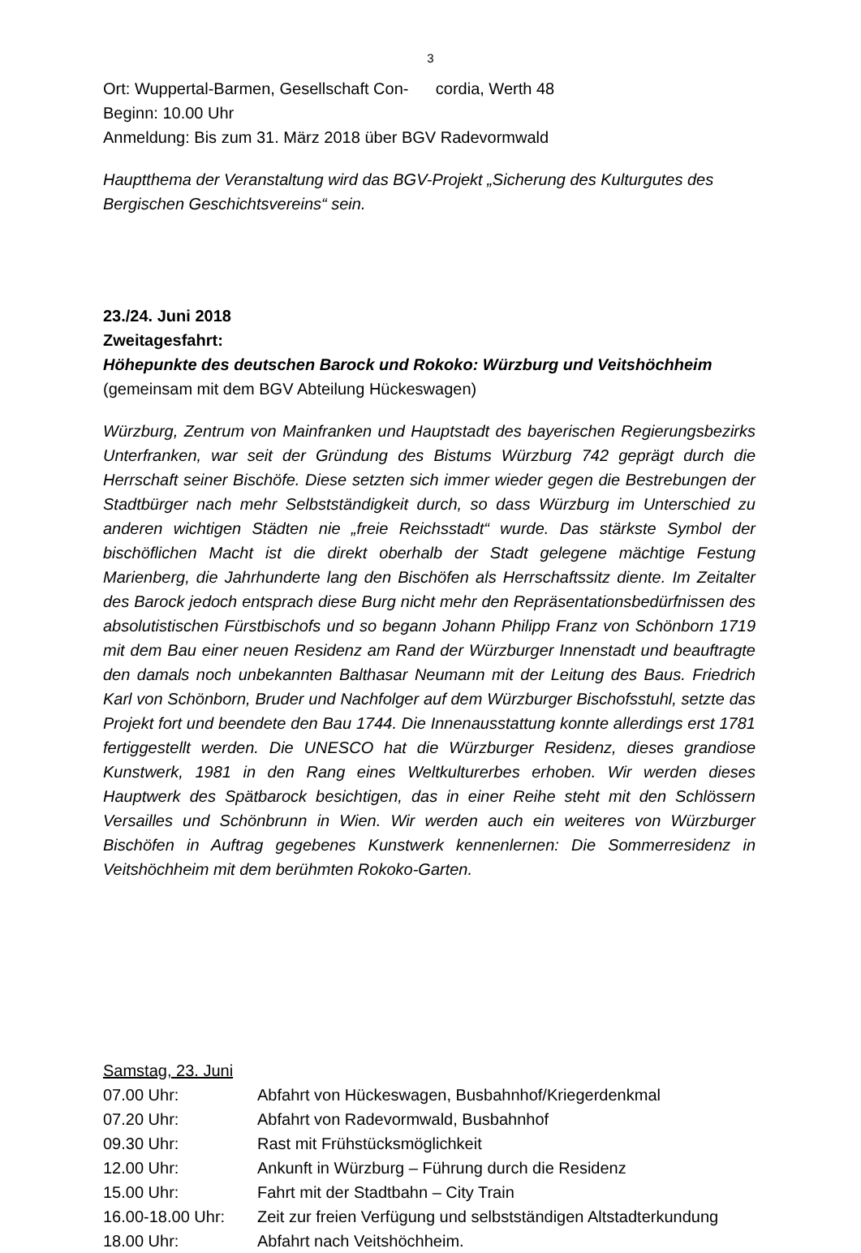3
Ort: Wuppertal-Barmen, Gesellschaft Con- cordia, Werth 48
Beginn: 10.00 Uhr
Anmeldung: Bis zum 31. März 2018 über BGV Radevormwald
Hauptthema der Veranstaltung wird das BGV-Projekt „Sicherung des Kulturgutes des Bergischen Geschichtsvereins“ sein.
23./24. Juni 2018
Zweitagesfahrt:
Höhepunkte des deutschen Barock und Rokoko: Würzburg und Veitshöchheim
(gemeinsam mit dem BGV Abteilung Hückeswagen)
Würzburg, Zentrum von Mainfranken und Hauptstadt des bayerischen Regierungsbezirks Unterfranken, war seit der Gründung des Bistums Würzburg 742 geprägt durch die Herrschaft seiner Bischöfe. Diese setzten sich immer wieder gegen die Bestrebungen der Stadtbürger nach mehr Selbstständigkeit durch, so dass Würzburg im Unterschied zu anderen wichtigen Städten nie „freie Reichsstadt“ wurde. Das stärkste Symbol der bischöflichen Macht ist die direkt oberhalb der Stadt gelegene mächtige Festung Marienberg, die Jahrhunderte lang den Bischöfen als Herrschaftssitz diente. Im Zeitalter des Barock jedoch entsprach diese Burg nicht mehr den Repräsentationsbedürfnissen des absolutistischen Fürstbischofs und so begann Johann Philipp Franz von Schönborn 1719 mit dem Bau einer neuen Residenz am Rand der Würzburger Innenstadt und beauftragte den damals noch unbekannten Balthasar Neumann mit der Leitung des Baus. Friedrich Karl von Schönborn, Bruder und Nachfolger auf dem Würzburger Bischofsstuhl, setzte das Projekt fort und beendete den Bau 1744. Die Innenausstattung konnte allerdings erst 1781 fertiggestellt werden. Die UNESCO hat die Würzburger Residenz, dieses grandiose Kunstwerk, 1981 in den Rang eines Weltkulturerbes erhoben. Wir werden dieses Hauptwerk des Spätbarock besichtigen, das in einer Reihe steht mit den Schlössern Versailles und Schönbrunn in Wien. Wir werden auch ein weiteres von Würzburger Bischöfen in Auftrag gegebenes Kunstwerk kennenlernen: Die Sommerresidenz in Veitshöchheim mit dem berühmten Rokoko-Garten.
Samstag, 23. Juni
| 07.00 Uhr: | Abfahrt von Hückeswagen, Busbahnhof/Kriegerdenkmal |
| 07.20 Uhr: | Abfahrt von Radevormwald, Busbahnhof |
| 09.30 Uhr: | Rast mit Frühstücksmöglichkeit |
| 12.00 Uhr: | Ankunft in Würzburg – Führung durch die Residenz |
| 15.00 Uhr: | Fahrt mit der Stadtbahn – City Train |
| 16.00-18.00 Uhr: | Zeit zur freien Verfügung und selbstständigen Altstadterkundung |
| 18.00 Uhr: | Abfahrt nach Veitshöchheim. |